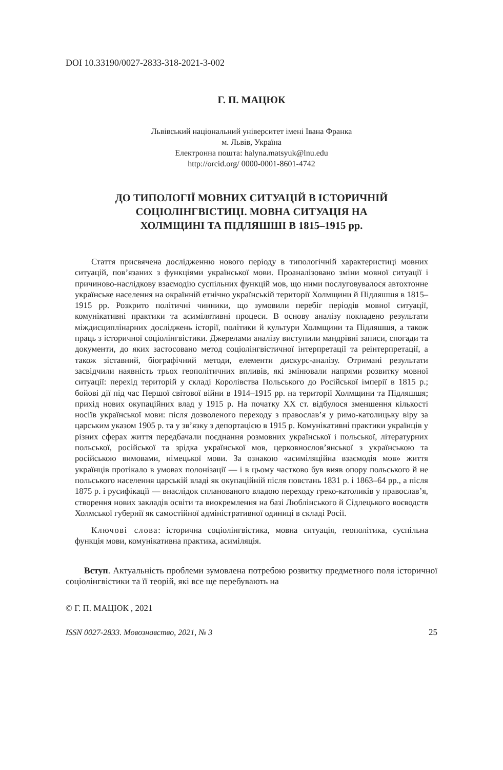DOI 10.33190/0027-2833-318-2021-3-002
Г. П. МАЦЮК
Львівський національний університет імені Івана Франка
м. Львів, Україна
Електронна пошта: halyna.matsyuk@lnu.edu
http://orcid.org/ 0000-0001-8601-4742
ДО ТИПОЛОГІЇ МОВНИХ СИТУАЦІЙ В ІСТОРИЧНІЙ
СОЦІОЛІНГВІСТИЦІ. МОВНА СИТУАЦІЯ НА
ХОЛМЩИНІ ТА ПІДЛЯШШІ В 1815–1915 рр.
Стаття присвячена дослідженню нового періоду в типологічній характеристиці мовних ситуацій, пов’язаних з функціями української мови. Проаналізовано зміни мовної ситуації і причиново-наслідкову взаємодію суспільних функцій мов, що ними послуговувалося автохтонне українське населення на окраїнній етнічно українській території Холмщини й Підляшшя в 1815–1915 рр. Розкрито політичні чинники, що зумовили перебіг періодів мовної ситуації, комунікативні практики та асимілятивні процеси. В основу аналізу покладено результати міждисциплінарних досліджень історії, політики й культури Холмщини та Підляшшя, а також праць з історичної соціолінгвістики. Джерелами аналізу виступили мандрівні записи, спогади та документи, до яких застосовано метод соціолінгвістичної інтерпретації та реінтерпретації, а також зіставний, біографічний методи, елементи дискурс-аналізу. Отримані результати засвідчили наявність трьох геополітичних впливів, які змінювали напрями розвитку мовної ситуації: перехід територій у складі Королівства Польського до Російської імперії в 1815 р.; бойові дії під час Першої світової війни в 1914–1915 рр. на території Холмщини та Підляшшя; прихід нових окупаційних влад у 1915 р. На початку ХХ ст. відбулося зменшення кількості носіїв української мови: після дозволеного переходу з православ’я у римо-католицьку віру за царським указом 1905 р. та у зв’язку з депортацією в 1915 р. Комунікативні практики українців у різних сферах життя передбачали поєднання розмовних української і польської, літературних польської, російської та зрідка української мов, церковнослов’янської з українською та російською вимовами, німецької мови. За ознакою «асиміляційна взаємодія мов» життя українців протікало в умовах полонізації — і в цьому частково був вияв опору польського й не польського населення царській владі як окупаційній після повстань 1831 р. і 1863–64 рр., а після 1875 р. і русифікації — внаслідок спланованого владою переходу греко-католиків у православ’я, створення нових закладів освіти та виокремлення на базі Люблінського й Сідлецького воєводств Холмської губернії як самостійної адміністративної одиниці в складі Росії.
Ключові слова: історична соціолінгвістика, мовна ситуація, геополітика, суспільна функція мови, комунікативна практика, асиміляція.
Вступ. Актуальність проблеми зумовлена потребою розвитку предметного поля історичної соціолінгвістики та її теорій, які все ще перебувають на
© Г. П. МАЦЮК , 2021
ISSN 0027-2833. Мовознавство, 2021, № 3 25